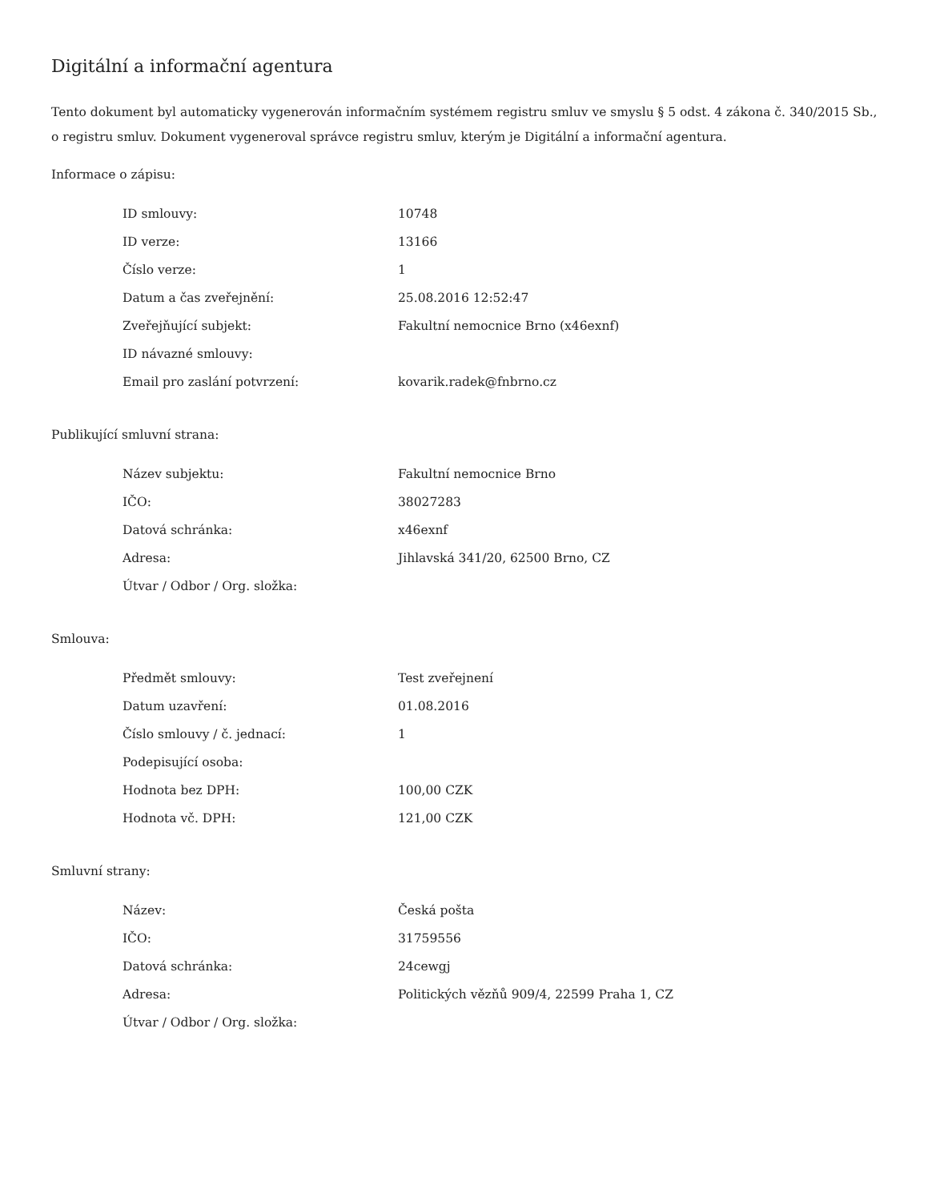Digitální a informační agentura
Tento dokument byl automaticky vygenerován informačním systémem registru smluv ve smyslu § 5 odst. 4 zákona č. 340/2015 Sb., o registru smluv. Dokument vygeneroval správce registru smluv, kterým je Digitální a informační agentura.
Informace o zápisu:
| ID smlouvy: | 10748 |
| ID verze: | 13166 |
| Číslo verze: | 1 |
| Datum a čas zveřejnění: | 25.08.2016 12:52:47 |
| Zveřejňující subjekt: | Fakultní nemocnice Brno (x46exnf) |
| ID návazné smlouvy: | |
| Email pro zaslání potvrzení: | kovarik.radek@fnbrno.cz |
Publikující smluvní strana:
| Název subjektu: | Fakultní nemocnice Brno |
| IČO: | 38027283 |
| Datová schránka: | x46exnf |
| Adresa: | Jihlavská 341/20, 62500 Brno, CZ |
| Útvar / Odbor / Org. složka: | |
Smlouva:
| Předmět smlouvy: | Test zveřejnení |
| Datum uzavření: | 01.08.2016 |
| Číslo smlouvy / č. jednací: | 1 |
| Podepisující osoba: | |
| Hodnota bez DPH: | 100,00 CZK |
| Hodnota vč. DPH: | 121,00 CZK |
Smluvní strany:
| Název: | Česká pošta |
| IČO: | 31759556 |
| Datová schránka: | 24cewgj |
| Adresa: | Politických vězňů 909/4, 22599 Praha 1, CZ |
| Útvar / Odbor / Org. složka: | |